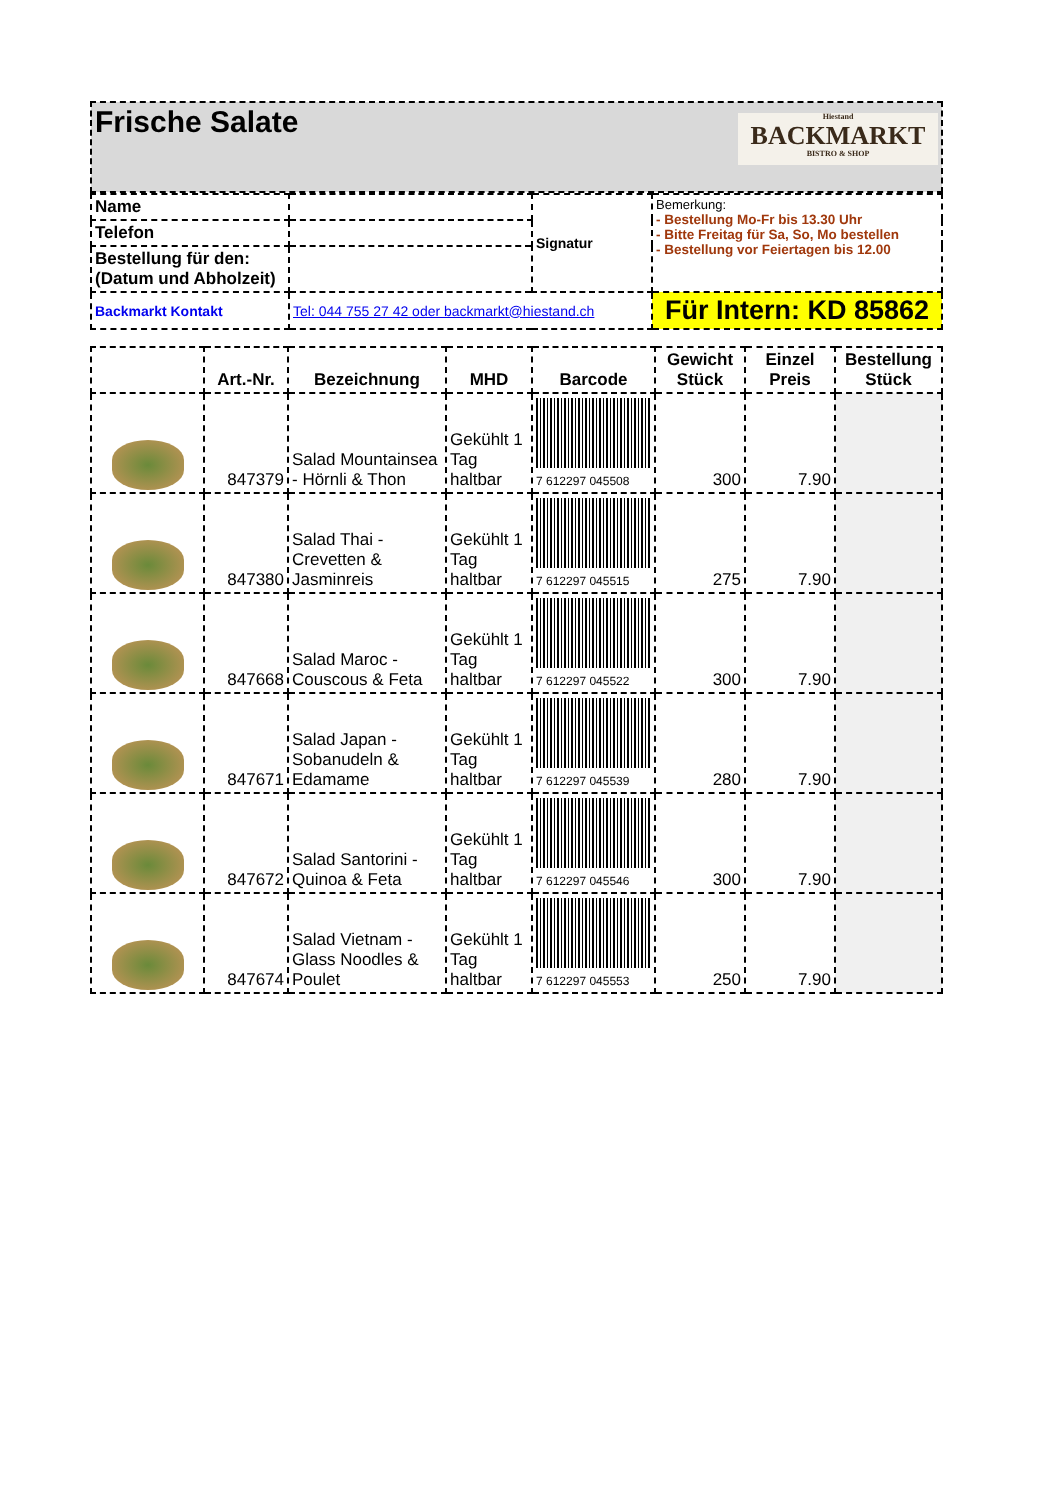| Frische Salate Hiestand BACKMARKT BISTRO & SHOP |
| Name | | Signatur | Bemerkung: - Bestellung Mo-Fr bis 13.30 Uhr - Bitte Freitag für Sa, So, Mo bestellen - Bestellung vor Feiertagen bis 12.00 |
| Telefon | | | |
| Bestellung für den: (Datum und Abholzeit) | | | |
| Backmarkt Kontakt | Tel: 044 755 27 42 oder backmarkt@hiestand.ch | | Für Intern: KD 85862 |
| | Art.-Nr. | Bezeichnung | MHD | Barcode | Gewicht Stück | Einzel Preis | Bestellung Stück |
| --- | --- | --- | --- | --- | --- | --- | --- |
| | 847379 | Salad Mountainsea - Hörnli & Thon | Gekühlt 1 Tag haltbar | 7 612297 045508 | 300 | 7.90 | |
| | 847380 | Salad Thai - Crevetten & Jasminreis | Gekühlt 1 Tag haltbar | 7 612297 045515 | 275 | 7.90 | |
| | 847668 | Salad Maroc - Couscous & Feta | Gekühlt 1 Tag haltbar | 7 612297 045522 | 300 | 7.90 | |
| | 847671 | Salad Japan - Sobanudeln & Edamame | Gekühlt 1 Tag haltbar | 7 612297 045539 | 280 | 7.90 | |
| | 847672 | Salad Santorini - Quinoa & Feta | Gekühlt 1 Tag haltbar | 7 612297 045546 | 300 | 7.90 | |
| | 847674 | Salad Vietnam - Glass Noodles & Poulet | Gekühlt 1 Tag haltbar | 7 612297 045553 | 250 | 7.90 | |